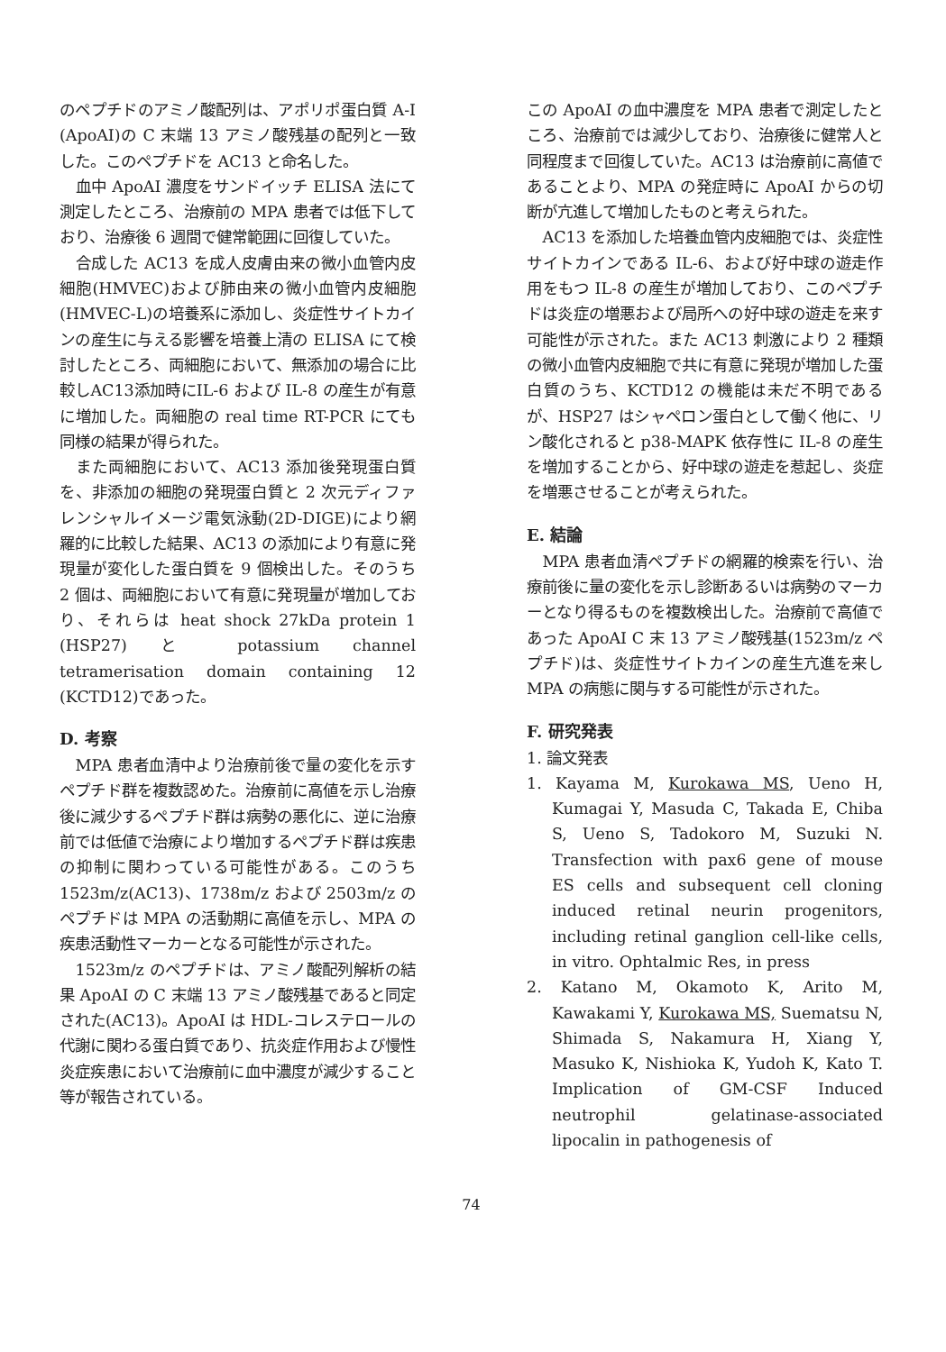のペプチドのアミノ酸配列は、アポリポ蛋白質 A-I (ApoAI)の C 末端 13 アミノ酸残基の配列と一致した。このペプチドを AC13 と命名した。
血中 ApoAI 濃度をサンドイッチ ELISA 法にて測定したところ、治療前の MPA 患者では低下しており、治療後 6 週間で健常範囲に回復していた。
合成した AC13 を成人皮膚由来の微小血管内皮細胞(HMVEC)および肺由来の微小血管内皮細胞(HMVEC-L)の培養系に添加し、炎症性サイトカインの産生に与える影響を培養上清の ELISA にて検討したところ、両細胞において、無添加の場合に比較しAC13添加時にIL-6 および IL-8 の産生が有意に増加した。両細胞の real time RT-PCR にても同様の結果が得られた。
また両細胞において、AC13 添加後発現蛋白質を、非添加の細胞の発現蛋白質と 2 次元ディファレンシャルイメージ電気泳動(2D-DIGE)により網羅的に比較した結果、AC13 の添加により有意に発現量が変化した蛋白質を 9 個検出した。そのうち 2 個は、両細胞において有意に発現量が増加しており、それらは heat shock 27kDa protein 1 (HSP27) と potassium channel tetramerisation domain containing 12 (KCTD12)であった。
D. 考察
MPA 患者血清中より治療前後で量の変化を示すペプチド群を複数認めた。治療前に高値を示し治療後に減少するペプチド群は病勢の悪化に、逆に治療前では低値で治療により増加するペプチド群は疾患の抑制に関わっている可能性がある。このうち 1523m/z(AC13)、1738m/z および 2503m/z のペプチドは MPA の活動期に高値を示し、MPA の疾患活動性マーカーとなる可能性が示された。
1523m/z のペプチドは、アミノ酸配列解析の結果 ApoAI の C 末端 13 アミノ酸残基であると同定された(AC13)。ApoAI は HDL-コレステロールの代謝に関わる蛋白質であり、抗炎症作用および慢性炎症疾患において治療前に血中濃度が減少すること等が報告されている。
この ApoAI の血中濃度を MPA 患者で測定したところ、治療前では減少しており、治療後に健常人と同程度まで回復していた。AC13 は治療前に高値であることより、MPA の発症時に ApoAI からの切断が亢進して増加したものと考えられた。
AC13 を添加した培養血管内皮細胞では、炎症性サイトカインである IL-6、および好中球の遊走作用をもつ IL-8 の産生が増加しており、このペプチドは炎症の増悪および局所への好中球の遊走を来す可能性が示された。また AC13 刺激により 2 種類の微小血管内皮細胞で共に有意に発現が増加した蛋白質のうち、KCTD12 の機能は未だ不明であるが、HSP27 はシャペロン蛋白として働く他に、リン酸化されると p38-MAPK 依存性に IL-8 の産生を増加することから、好中球の遊走を惹起し、炎症を増悪させることが考えられた。
E. 結論
MPA 患者血清ペプチドの網羅的検索を行い、治療前後に量の変化を示し診断あるいは病勢のマーカーとなり得るものを複数検出した。治療前で高値であった ApoAI C 末 13 アミノ酸残基(1523m/z ペプチド)は、炎症性サイトカインの産生亢進を来し MPA の病態に関与する可能性が示された。
F. 研究発表
1. 論文発表
1. Kayama M, Kurokawa MS, Ueno H, Kumagai Y, Masuda C, Takada E, Chiba S, Ueno S, Tadokoro M, Suzuki N. Transfection with pax6 gene of mouse ES cells and subsequent cell cloning induced retinal neurin progenitors, including retinal ganglion cell-like cells, in vitro. Ophtalmic Res, in press
2. Katano M, Okamoto K, Arito M, Kawakami Y, Kurokawa MS, Suematsu N, Shimada S, Nakamura H, Xiang Y, Masuko K, Nishioka K, Yudoh K, Kato T. Implication of GM-CSF Induced neutrophil gelatinase-associated lipocalin in pathogenesis of
74